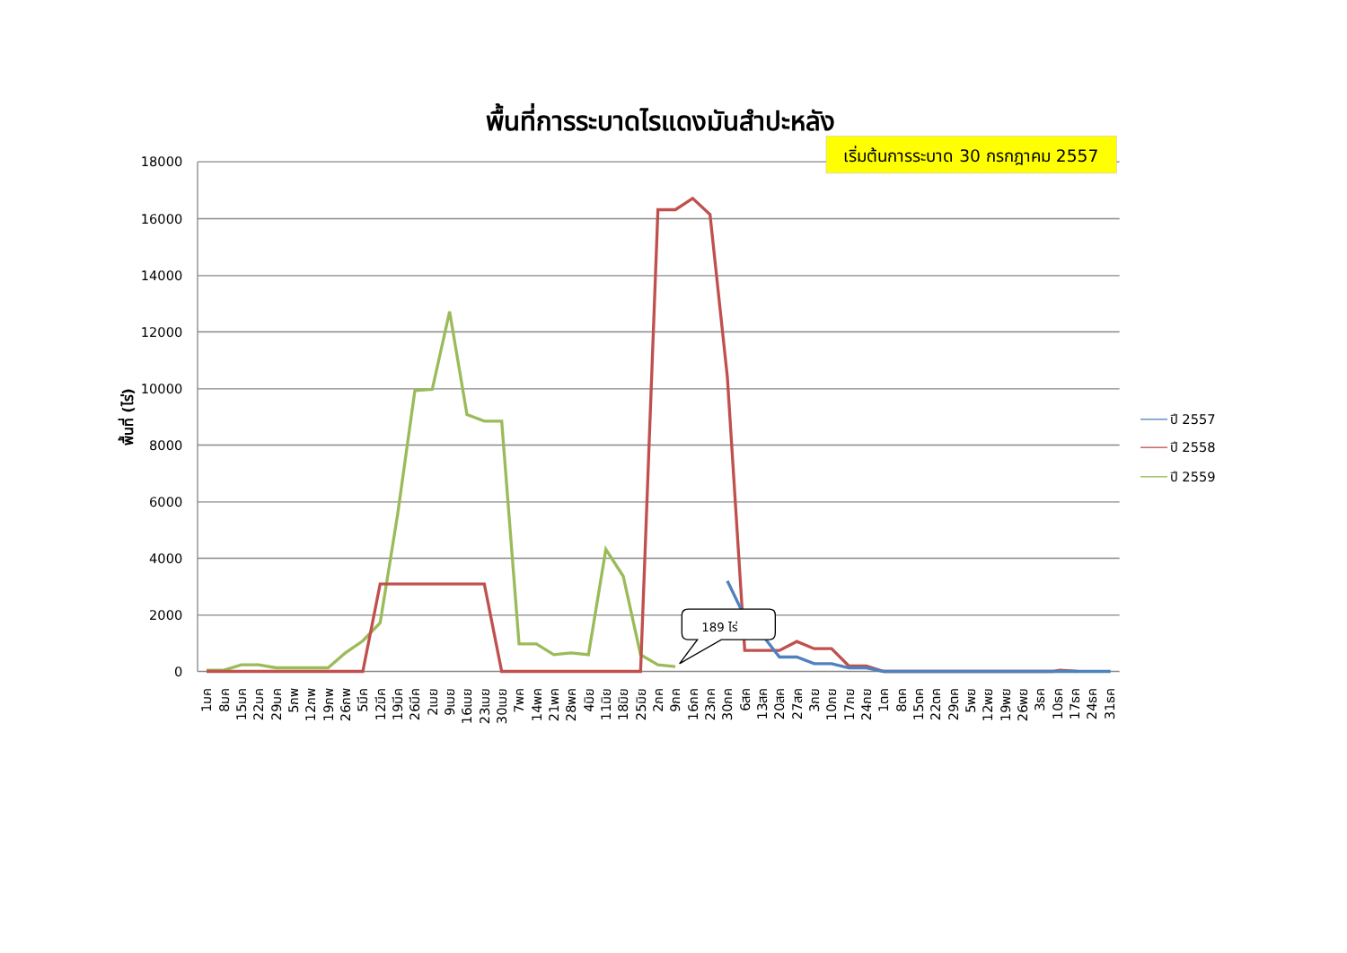พื้นที่การระบาดไรแดงมันสำปะหลัง
เริ่มต้นการระบาด 30 กรกฎาคม 2557
18000
16000
14000
12000
10000
8000
6000
4000
2000
0
พื้นที่ (ไร่)
189 ไร่
ปี 2557
ปี 2558
ปี 2559
1มค
8มค
15มค
22มค
29มค
5กพ
12กพ
19กพ
26กพ
5มีค
12มีค
19มีค
26มีค
2เมย
9เมย
16เมย
23เมย
30เมย
7พค
14พค
21พค
28พค
4มิย
11มิย
18มิย
25มิย
2กค
9กค
16กค
23กค
30กค
6สค
13สค
20สค
27สค
3กย
10กย
17กย
24กย
1ตค
8ตค
15ตค
22ตค
29ตค
5พย
12พย
19พย
26พย
3ธค
10ธค
17ธค
24ธค
31ธค